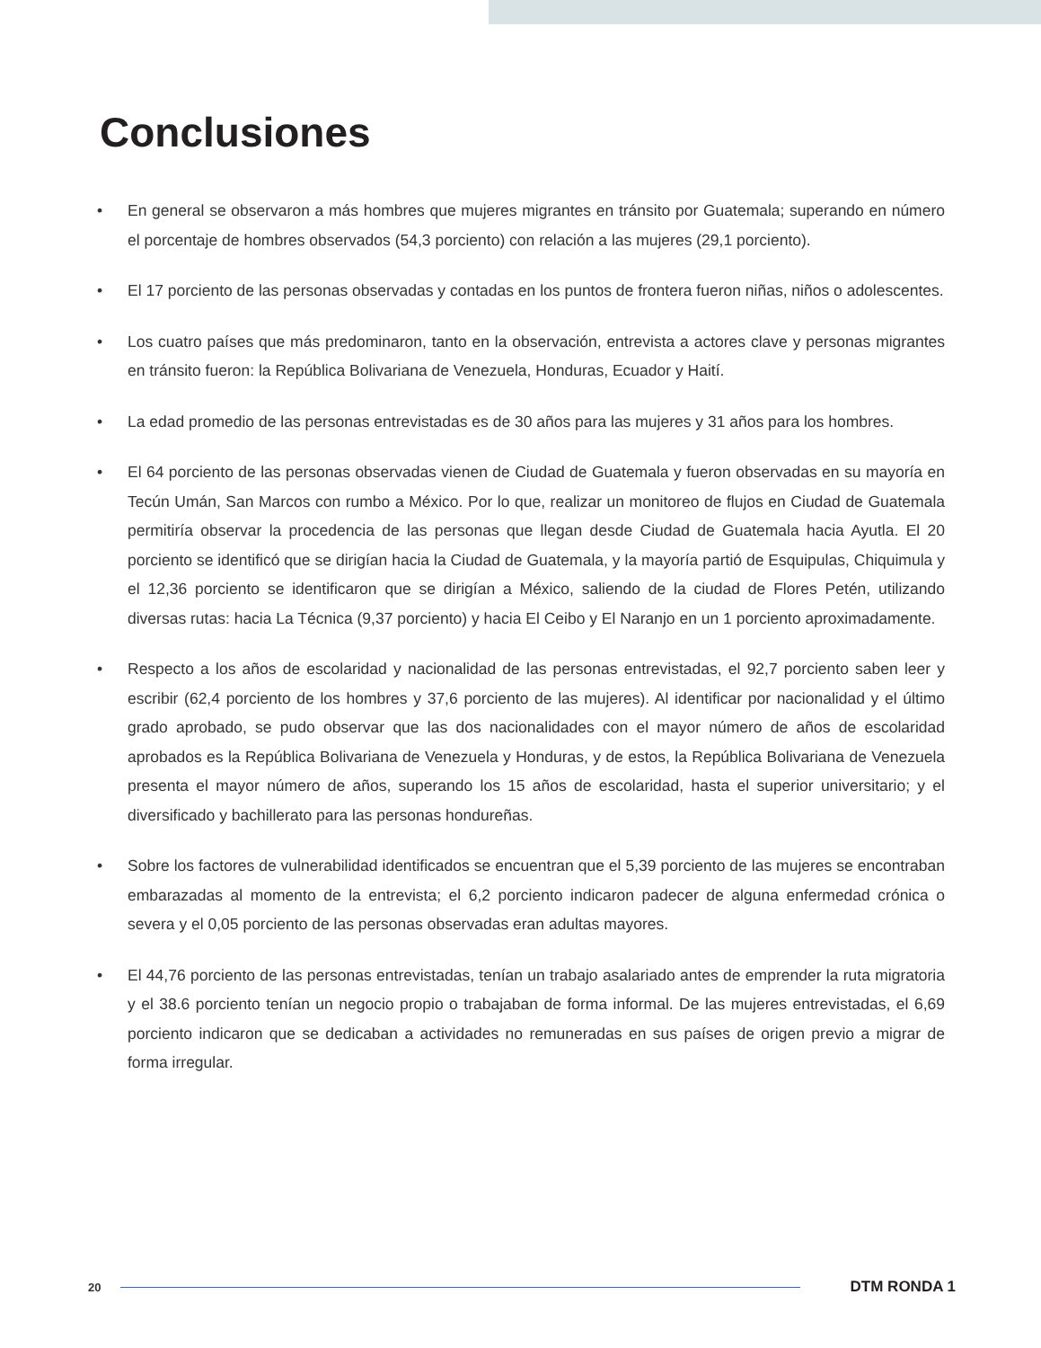Conclusiones
• En general se observaron a más hombres que mujeres migrantes en tránsito por Guatemala; superando en número el porcentaje de hombres observados (54,3 porciento) con relación a las mujeres (29,1 porciento).
• El 17 porciento de las personas observadas y contadas en los puntos de frontera fueron niñas, niños o adolescentes.
• Los cuatro países que más predominaron, tanto en la observación, entrevista a actores clave y personas migrantes en tránsito fueron: la República Bolivariana de Venezuela, Honduras, Ecuador y Haití.
• La edad promedio de las personas entrevistadas es de 30 años para las mujeres y 31 años para los hombres.
• El 64 porciento de las personas observadas vienen de Ciudad de Guatemala y fueron observadas en su mayoría en Tecún Umán, San Marcos con rumbo a México. Por lo que, realizar un monitoreo de flujos en Ciudad de Guatemala permitiría observar la procedencia de las personas que llegan desde Ciudad de Guatemala hacia Ayutla. El 20 porciento se identificó que se dirigían hacia la Ciudad de Guatemala, y la mayoría partió de Esquipulas, Chiquimula y el 12,36 porciento se identificaron que se dirigían a México, saliendo de la ciudad de Flores Petén, utilizando diversas rutas: hacia La Técnica (9,37 porciento) y hacia El Ceibo y El Naranjo en un 1 porciento aproximadamente.
• Respecto a los años de escolaridad y nacionalidad de las personas entrevistadas, el 92,7 porciento saben leer y escribir (62,4 porciento de los hombres y 37,6 porciento de las mujeres). Al identificar por nacionalidad y el último grado aprobado, se pudo observar que las dos nacionalidades con el mayor número de años de escolaridad aprobados es la República Bolivariana de Venezuela y Honduras, y de estos, la República Bolivariana de Venezuela presenta el mayor número de años, superando los 15 años de escolaridad, hasta el superior universitario; y el diversificado y bachillerato para las personas hondureñas.
• Sobre los factores de vulnerabilidad identificados se encuentran que el 5,39 porciento de las mujeres se encontraban embarazadas al momento de la entrevista; el 6,2 porciento indicaron padecer de alguna enfermedad crónica o severa y el 0,05 porciento de las personas observadas eran adultas mayores.
• El 44,76 porciento de las personas entrevistadas, tenían un trabajo asalariado antes de emprender la ruta migratoria y el 38.6 porciento tenían un negocio propio o trabajaban de forma informal. De las mujeres entrevistadas, el 6,69 porciento indicaron que se dedicaban a actividades no remuneradas en sus países de origen previo a migrar de forma irregular.
20
DTM RONDA 1